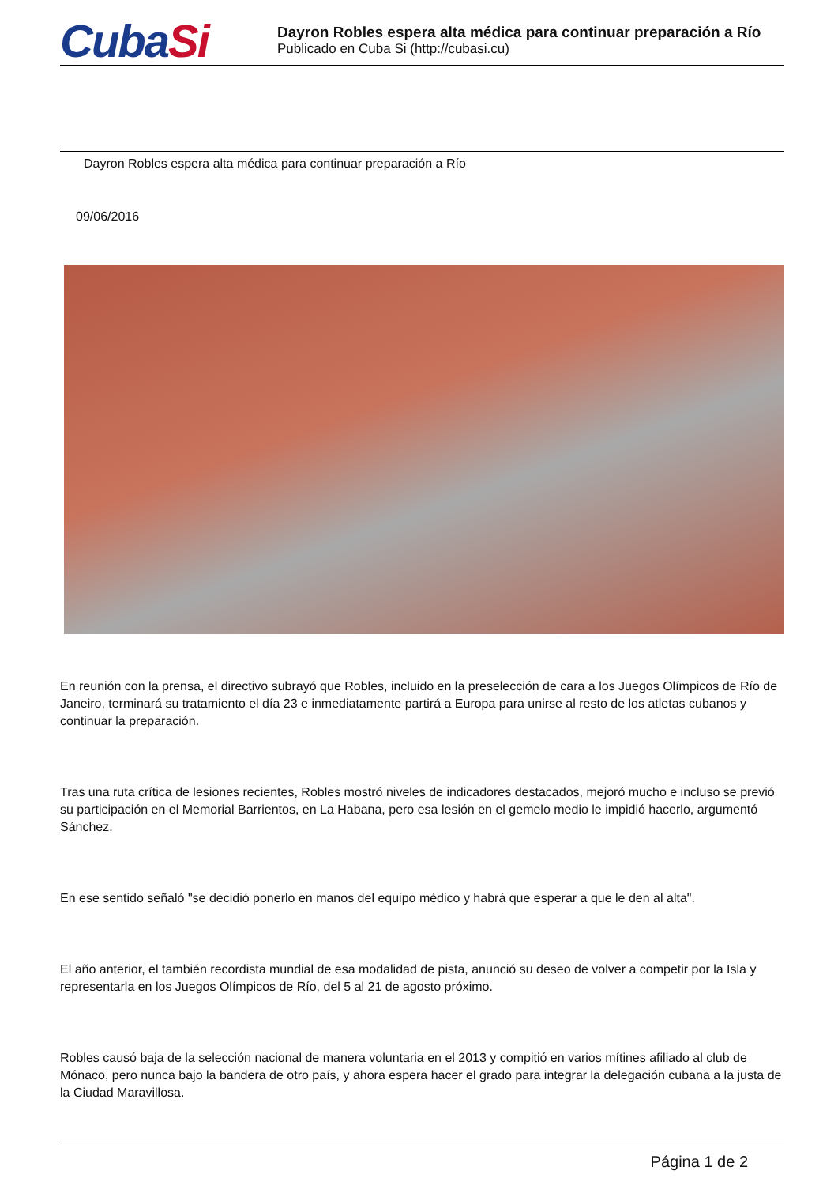CubaSi
Dayron Robles espera alta médica para continuar preparación a Río
Publicado en Cuba Si (http://cubasi.cu)
Dayron Robles espera alta médica para continuar preparación a Río
09/06/2016
En reunión con la prensa, el directivo subrayó que Robles, incluido en la preselección de cara a los Juegos Olímpicos de Río de Janeiro, terminará su tratamiento el día 23 e inmediatamente partirá a Europa para unirse al resto de los atletas cubanos y continuar la preparación.
Tras una ruta crítica de lesiones recientes, Robles mostró niveles de indicadores destacados, mejoró mucho e incluso se previó su participación en el Memorial Barrientos, en La Habana, pero esa lesión en el gemelo medio le impidió hacerlo, argumentó Sánchez.
En ese sentido señaló "se decidió ponerlo en manos del equipo médico y habrá que esperar a que le den al alta".
El año anterior, el también recordista mundial de esa modalidad de pista, anunció su deseo de volver a competir por la Isla y representarla en los Juegos Olímpicos de Río, del 5 al 21 de agosto próximo.
Robles causó baja de la selección nacional de manera voluntaria en el 2013 y compitió en varios mítines afiliado al club de Mónaco, pero nunca bajo la bandera de otro país, y ahora espera hacer el grado para integrar la delegación cubana a la justa de la Ciudad Maravillosa.
Página 1 de 2